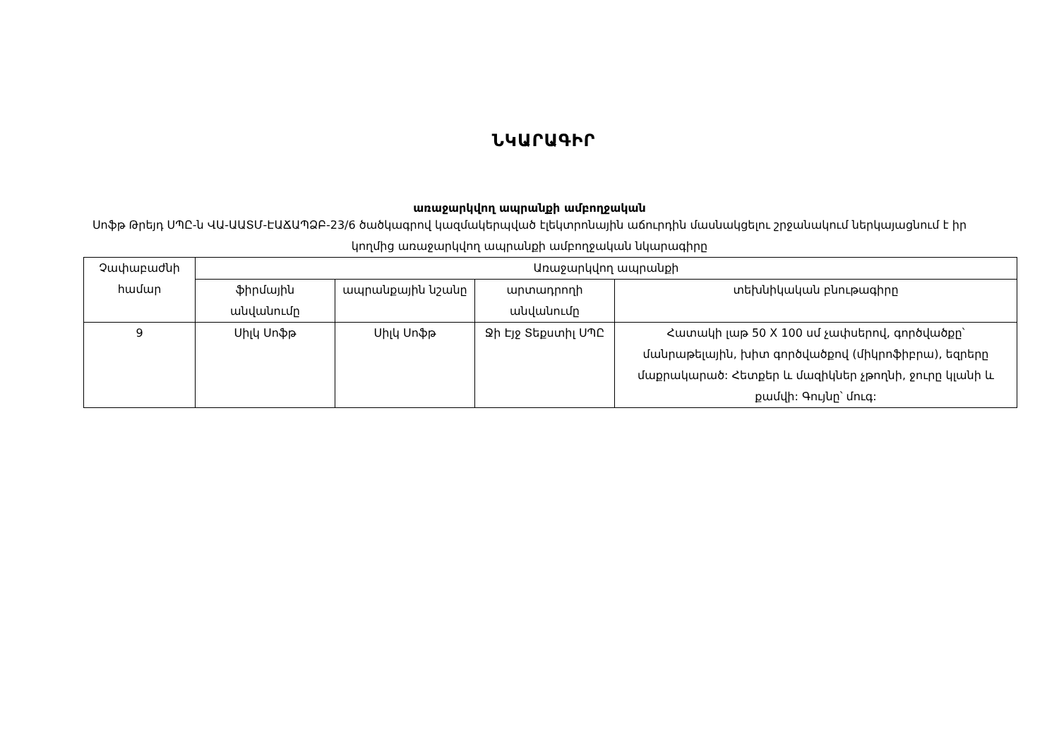ՆԿԱՐԱԳԻՐ
առաջարկվող ապրանքի ամբողջական
Սոֆթ Թրեյդ ՍՊԸ-ն ՎԱ-ԱԱՏՄ-ԷԱՃԱՊՁԲ-23/6 ծածկագրով կազմակերպված էլեկտրոնային աճուրդին մասնակցելու շրջանակում ներկայացնում է իր կողմից առաջարկվող ապրանքի ամբողջական նկարագիրը
| Չափաբաժնի համար | Առաջարկվող ապրանքի | | | |
| --- | --- | --- | --- | --- |
| | ֆիրմային անվանումը | ապրանքային նշանը | արտադրողի անվանումը | տեխնիկական բնութագիրը |
| 9 | Սիլկ Սոֆթ | Սիլկ Սոֆթ | Ջի Էյջ Տեքստիլ ՍՊԸ | Հատակի լաթ 50 X 100 սմ չափսերով, գործվածքը՝ մանրաթելային, խիտ գործվածքով (միկրոֆիբրա), եզրերը մաքրակարած: Հետքեր և մազիկներ չթողնի, ջուրը կլանի և քամվի: Գույնը՝ մուգ: |